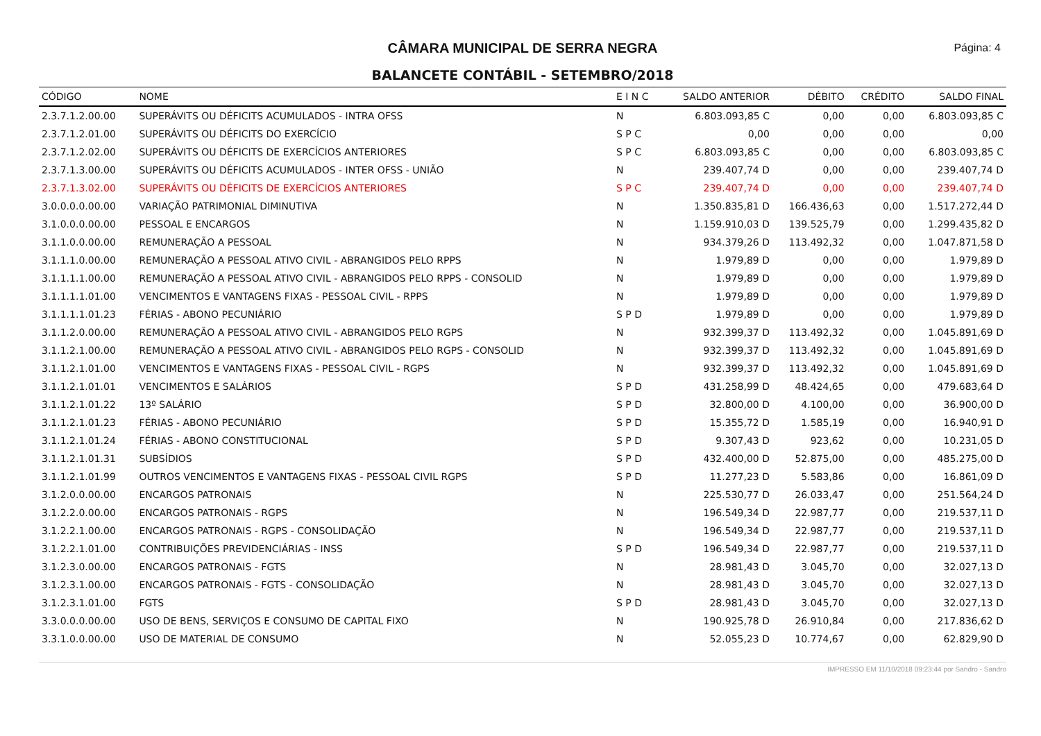Página: 4
CÂMARA MUNICIPAL DE SERRA NEGRA
BALANCETE CONTÁBIL - SETEMBRO/2018
| CÓDIGO | NOME | E I N C | SALDO ANTERIOR | DÉBITO | CRÉDITO | SALDO FINAL |
| --- | --- | --- | --- | --- | --- | --- |
| 2.3.7.1.2.00.00 | SUPERÁVITS OU DÉFICITS ACUMULADOS - INTRA OFSS | N | 6.803.093,85 C | 0,00 | 0,00 | 6.803.093,85 C |
| 2.3.7.1.2.01.00 | SUPERÁVITS OU DÉFICITS DO EXERCÍCIO | S P C | 0,00 | 0,00 | 0,00 | 0,00 |
| 2.3.7.1.2.02.00 | SUPERÁVITS OU DÉFICITS DE EXERCÍCIOS ANTERIORES | S P C | 6.803.093,85 C | 0,00 | 0,00 | 6.803.093,85 C |
| 2.3.7.1.3.00.00 | SUPERÁVITS OU DÉFICITS ACUMULADOS - INTER OFSS - UNIÃO | N | 239.407,74 D | 0,00 | 0,00 | 239.407,74 D |
| 2.3.7.1.3.02.00 | SUPERÁVITS OU DÉFICITS DE EXERCÍCIOS ANTERIORES | S P C | 239.407,74 D | 0,00 | 0,00 | 239.407,74 D |
| 3.0.0.0.0.00.00 | VARIAÇÃO PATRIMONIAL DIMINUTIVA | N | 1.350.835,81 D | 166.436,63 | 0,00 | 1.517.272,44 D |
| 3.1.0.0.0.00.00 | PESSOAL E ENCARGOS | N | 1.159.910,03 D | 139.525,79 | 0,00 | 1.299.435,82 D |
| 3.1.1.0.0.00.00 | REMUNERAÇÃO A PESSOAL | N | 934.379,26 D | 113.492,32 | 0,00 | 1.047.871,58 D |
| 3.1.1.1.0.00.00 | REMUNERAÇÃO A PESSOAL ATIVO CIVIL - ABRANGIDOS PELO RPPS | N | 1.979,89 D | 0,00 | 0,00 | 1.979,89 D |
| 3.1.1.1.1.00.00 | REMUNERAÇÃO A PESSOAL ATIVO CIVIL - ABRANGIDOS PELO RPPS - CONSOLID | N | 1.979,89 D | 0,00 | 0,00 | 1.979,89 D |
| 3.1.1.1.1.01.00 | VENCIMENTOS E VANTAGENS FIXAS - PESSOAL CIVIL - RPPS | N | 1.979,89 D | 0,00 | 0,00 | 1.979,89 D |
| 3.1.1.1.1.01.23 | FÉRIAS - ABONO PECUNIÁRIO | S P D | 1.979,89 D | 0,00 | 0,00 | 1.979,89 D |
| 3.1.1.2.0.00.00 | REMUNERAÇÃO A PESSOAL ATIVO CIVIL - ABRANGIDOS PELO RGPS | N | 932.399,37 D | 113.492,32 | 0,00 | 1.045.891,69 D |
| 3.1.1.2.1.00.00 | REMUNERAÇÃO A PESSOAL ATIVO CIVIL - ABRANGIDOS PELO RGPS - CONSOLID | N | 932.399,37 D | 113.492,32 | 0,00 | 1.045.891,69 D |
| 3.1.1.2.1.01.00 | VENCIMENTOS E VANTAGENS FIXAS - PESSOAL CIVIL - RGPS | N | 932.399,37 D | 113.492,32 | 0,00 | 1.045.891,69 D |
| 3.1.1.2.1.01.01 | VENCIMENTOS E SALÁRIOS | S P D | 431.258,99 D | 48.424,65 | 0,00 | 479.683,64 D |
| 3.1.1.2.1.01.22 | 13º SALÁRIO | S P D | 32.800,00 D | 4.100,00 | 0,00 | 36.900,00 D |
| 3.1.1.2.1.01.23 | FÉRIAS - ABONO PECUNIÁRIO | S P D | 15.355,72 D | 1.585,19 | 0,00 | 16.940,91 D |
| 3.1.1.2.1.01.24 | FÉRIAS - ABONO CONSTITUCIONAL | S P D | 9.307,43 D | 923,62 | 0,00 | 10.231,05 D |
| 3.1.1.2.1.01.31 | SUBSÍDIOS | S P D | 432.400,00 D | 52.875,00 | 0,00 | 485.275,00 D |
| 3.1.1.2.1.01.99 | OUTROS VENCIMENTOS E VANTAGENS FIXAS - PESSOAL CIVIL RGPS | S P D | 11.277,23 D | 5.583,86 | 0,00 | 16.861,09 D |
| 3.1.2.0.0.00.00 | ENCARGOS PATRONAIS | N | 225.530,77 D | 26.033,47 | 0,00 | 251.564,24 D |
| 3.1.2.2.0.00.00 | ENCARGOS PATRONAIS - RGPS | N | 196.549,34 D | 22.987,77 | 0,00 | 219.537,11 D |
| 3.1.2.2.1.00.00 | ENCARGOS PATRONAIS - RGPS - CONSOLIDAÇÃO | N | 196.549,34 D | 22.987,77 | 0,00 | 219.537,11 D |
| 3.1.2.2.1.01.00 | CONTRIBUIÇÕES PREVIDENCIÁRIAS - INSS | S P D | 196.549,34 D | 22.987,77 | 0,00 | 219.537,11 D |
| 3.1.2.3.0.00.00 | ENCARGOS PATRONAIS - FGTS | N | 28.981,43 D | 3.045,70 | 0,00 | 32.027,13 D |
| 3.1.2.3.1.00.00 | ENCARGOS PATRONAIS - FGTS - CONSOLIDAÇÃO | N | 28.981,43 D | 3.045,70 | 0,00 | 32.027,13 D |
| 3.1.2.3.1.01.00 | FGTS | S P D | 28.981,43 D | 3.045,70 | 0,00 | 32.027,13 D |
| 3.3.0.0.0.00.00 | USO DE BENS, SERVIÇOS E CONSUMO DE CAPITAL FIXO | N | 190.925,78 D | 26.910,84 | 0,00 | 217.836,62 D |
| 3.3.1.0.0.00.00 | USO DE MATERIAL DE CONSUMO | N | 52.055,23 D | 10.774,67 | 0,00 | 62.829,90 D |
IMPRESSO EM 11/10/2018 09:23:44 por Sandro - Sandro